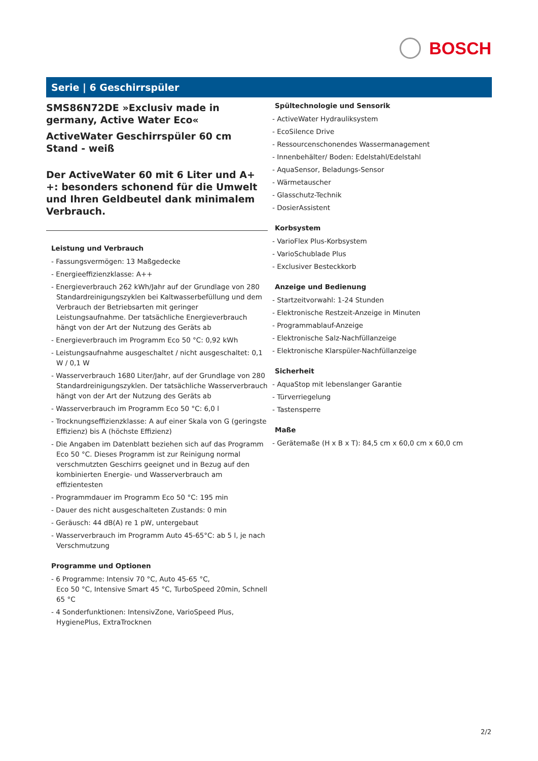BOSCH
Serie | 6 Geschirrspüler
SMS86N72DE »Exclusiv made in germany, Active Water Eco«
ActiveWater Geschirrspüler 60 cm
Stand - weiß
Der ActiveWater 60 mit 6 Liter und A+ +: besonders schonend für die Umwelt und Ihren Geldbeutel dank minimalem Verbrauch.
Leistung und Verbrauch
- Fassungsvermögen: 13 Maßgedecke
- Energieeffizienzklasse: A++
- Energieverbrauch 262 kWh/Jahr auf der Grundlage von 280 Standardreinigungszyklen bei Kaltwasserbefüllung und dem Verbrauch der Betriebsarten mit geringer Leistungsaufnahme. Der tatsächliche Energieverbrauch hängt von der Art der Nutzung des Geräts ab
- Energieverbrauch im Programm Eco 50 °C: 0,92 kWh
- Leistungsaufnahme ausgeschaltet / nicht ausgeschaltet: 0,1 W / 0,1 W
- Wasserverbrauch 1680 Liter/Jahr, auf der Grundlage von 280 Standardreinigungszyklen. Der tatsächliche Wasserverbrauch hängt von der Art der Nutzung des Geräts ab
- Wasserverbrauch im Programm Eco 50 °C: 6,0 l
- Trocknungseffizienzklasse: A auf einer Skala von G (geringste Effizienz) bis A (höchste Effizienz)
- Die Angaben im Datenblatt beziehen sich auf das Programm Eco 50 °C. Dieses Programm ist zur Reinigung normal verschmutzten Geschirrs geeignet und in Bezug auf den kombinierten Energie- und Wasserverbrauch am effizientesten
- Programmdauer im Programm Eco 50 °C: 195 min
- Dauer des nicht ausgeschalteten Zustands: 0 min
- Geräusch: 44 dB(A) re 1 pW, untergebaut
- Wasserverbrauch im Programm Auto 45-65°C: ab 5 l, je nach Verschmutzung
Programme und Optionen
- 6 Programme: Intensiv 70 °C, Auto 45-65 °C,
Eco 50 °C, Intensive Smart 45 °C, TurboSpeed 20min, Schnell 65 °C
- 4 Sonderfunktionen: IntensivZone, VarioSpeed Plus, HygienePlus, ExtraTrocknen
Spültechnologie und Sensorik
- ActiveWater Hydrauliksystem
- EcoSilence Drive
- Ressourcenschonendes Wassermanagement
- Innenbehälter/ Boden: Edelstahl/Edelstahl
- AquaSensor, Beladungs-Sensor
- Wärmetauscher
- Glasschutz-Technik
- DosierAssistent
Korbsystem
- VarioFlex Plus-Korbsystem
- VarioSchublade Plus
- Exclusiver Besteckkorb
Anzeige und Bedienung
- Startzeitvorwahl: 1-24 Stunden
- Elektronische Restzeit-Anzeige in Minuten
- Programmablauf-Anzeige
- Elektronische Salz-Nachfüllanzeige
- Elektronische Klarspüler-Nachfüllanzeige
Sicherheit
- AquaStop mit lebenslanger Garantie
- Türverriegelung
- Tastensperre
Maße
- Gerätemaße (H x B x T): 84,5 cm x 60,0 cm x 60,0 cm
2/2